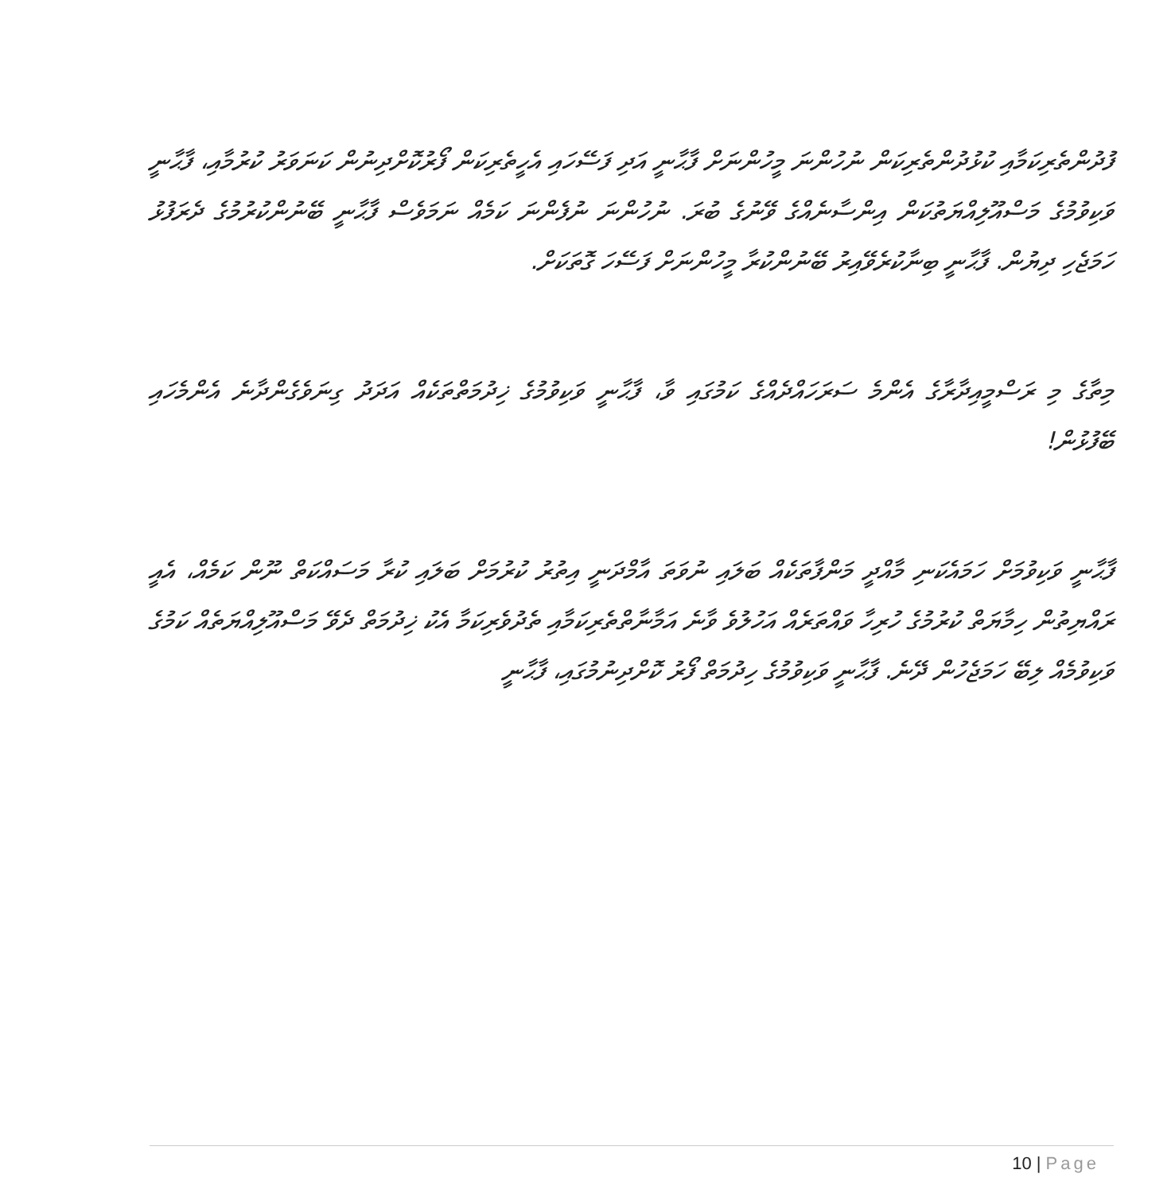ފުދުންތެރިކަމާއި ކުޅުދުންތެރިކަން ނުހުންނަ މީހުންނަށް ފާޙާނީ އަދި ފަސޭހައި އެހީތެރިކަން ފޯރުކޮށްދިނުން ކަނަވަރު ކުރުމާއި، ފާޙާނީ ވަކިވުމުގެ މަސްއޫލިއްޔަތުކަން އިންސާނެއްގެ ވޭނުގެ ބުރަ. ނުހުންނަ ނުފެންނަ ކަމެއް ނަމަވެސް ފާޙާނީ ބޭނުންކުރުމުގެ ދެރަފުޅު ހަމަޖެހި ދިޔުން. ފާޙާނީ ބިނާކުރެވޭއިރު ބޭނުންކުރާ މީހުންނަށް ފަސޭހަ ގޮތަކަށް.
މިތާގެ މި ރަސްމީއިދާރާގެ އެންމެ ސަރަހައްދެއްގެ ކަމުގައި ވާ، ފާޙާނީ ވަކިވުމުގެ ޚިދުމަތްތަކެއް އަދަދު ގިނަވެގެންދާނެ އެންމެހައި ބޭފުޅުން!
ފާޙާނީ ވަކިވުމަށް ހަމައެކަނި މާއްދީ މަންފާތަކެއް ބަލައި ނުވަތަ އާމްދަނީ އިތުރު ކުރުމަށް ބަލައި ކުރާ މަސައްކަތް ނޫން ކަމެއް، އެއީ ރައްޔިތުން ހިމާޔަތް ކުރުމުގެ ހުރިހާ ވައްތަރެއް އަހުލުވެ ވާނެ އަމާނާތްތެރިކަމާއި ތެދުވެރިކަމާ އެކު ޚިދުމަތް ދެވޭ މަސްއޫލިއްޔަތެއް ކަމުގެ ވަކިވުމެއް ލިބޭ ހަމަޖެހުން ދޭނެ. ފާޙާނީ ވަކިވުމުގެ ހިދުމަތް ފޯރު ކޮށްދިނުމުގައި، ފާޙާނީ
10 | Page